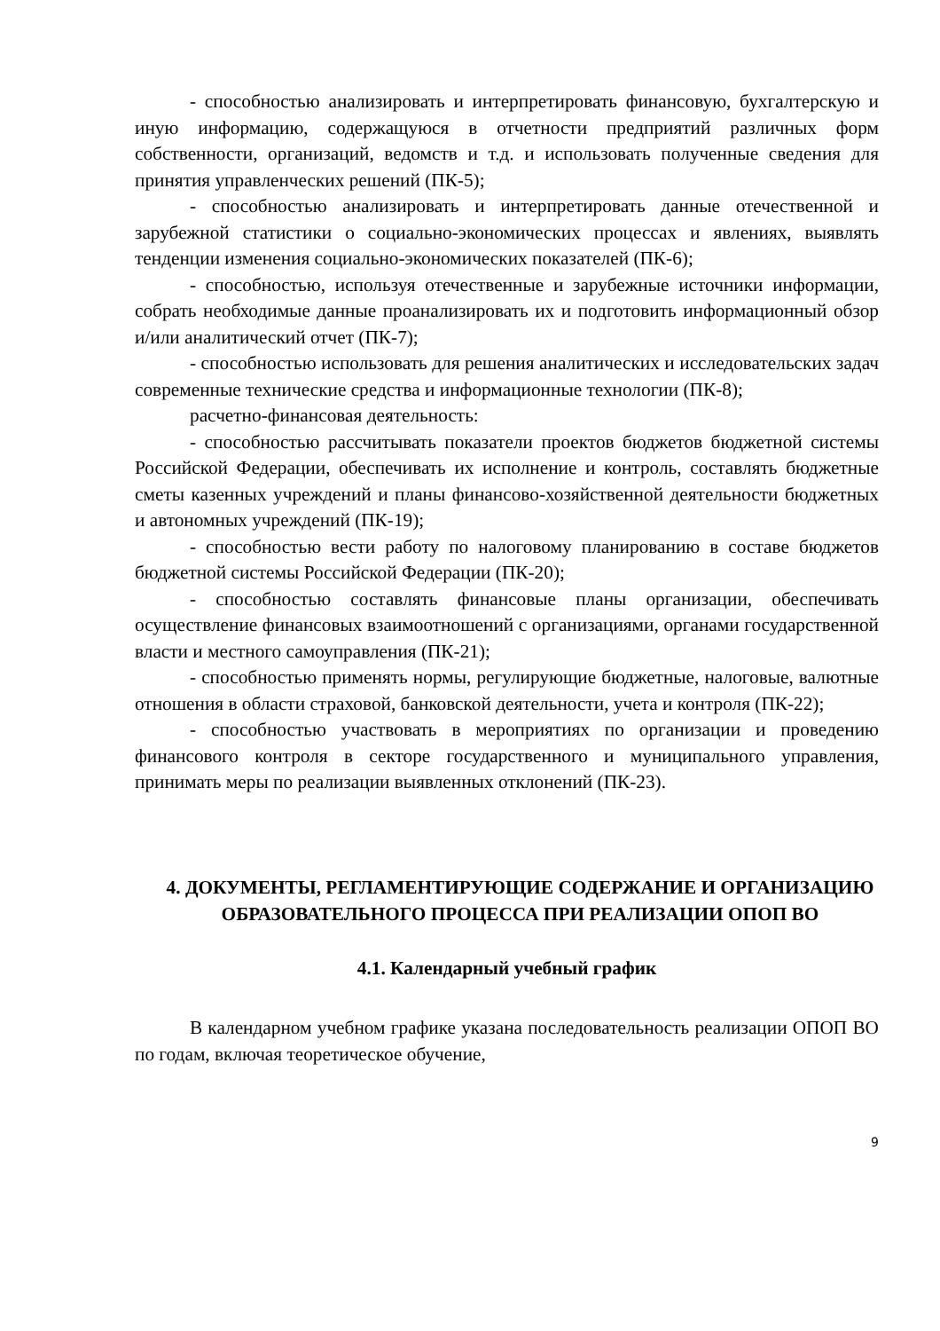- способностью анализировать и интерпретировать финансовую, бухгалтерскую и иную информацию, содержащуюся в отчетности предприятий различных форм собственности, организаций, ведомств и т.д. и использовать полученные сведения для принятия управленческих решений (ПК-5);
- способностью анализировать и интерпретировать данные отечественной и зарубежной статистики о социально-экономических процессах и явлениях, выявлять тенденции изменения социально-экономических показателей (ПК-6);
- способностью, используя отечественные и зарубежные источники информации, собрать необходимые данные проанализировать их и подготовить информационный обзор и/или аналитический отчет (ПК-7);
- способностью использовать для решения аналитических и исследовательских задач современные технические средства и информационные технологии (ПК-8);
расчетно-финансовая деятельность:
- способностью рассчитывать показатели проектов бюджетов бюджетной системы Российской Федерации, обеспечивать их исполнение и контроль, составлять бюджетные сметы казенных учреждений и планы финансово-хозяйственной деятельности бюджетных и автономных учреждений (ПК-19);
- способностью вести работу по налоговому планированию в составе бюджетов бюджетной системы Российской Федерации (ПК-20);
- способностью составлять финансовые планы организации, обеспечивать осуществление финансовых взаимоотношений с организациями, органами государственной власти и местного самоуправления (ПК-21);
- способностью применять нормы, регулирующие бюджетные, налоговые, валютные отношения в области страховой, банковской деятельности, учета и контроля (ПК-22);
- способностью участвовать в мероприятиях по организации и проведению финансового контроля в секторе государственного и муниципального управления, принимать меры по реализации выявленных отклонений (ПК-23).
4. ДОКУМЕНТЫ, РЕГЛАМЕНТИРУЮЩИЕ СОДЕРЖАНИЕ И ОРГАНИЗАЦИЮ ОБРАЗОВАТЕЛЬНОГО ПРОЦЕССА ПРИ РЕАЛИЗАЦИИ ОПОП ВО
4.1. Календарный учебный график
В календарном учебном графике указана последовательность реализации ОПОП ВО по годам, включая теоретическое обучение,
9